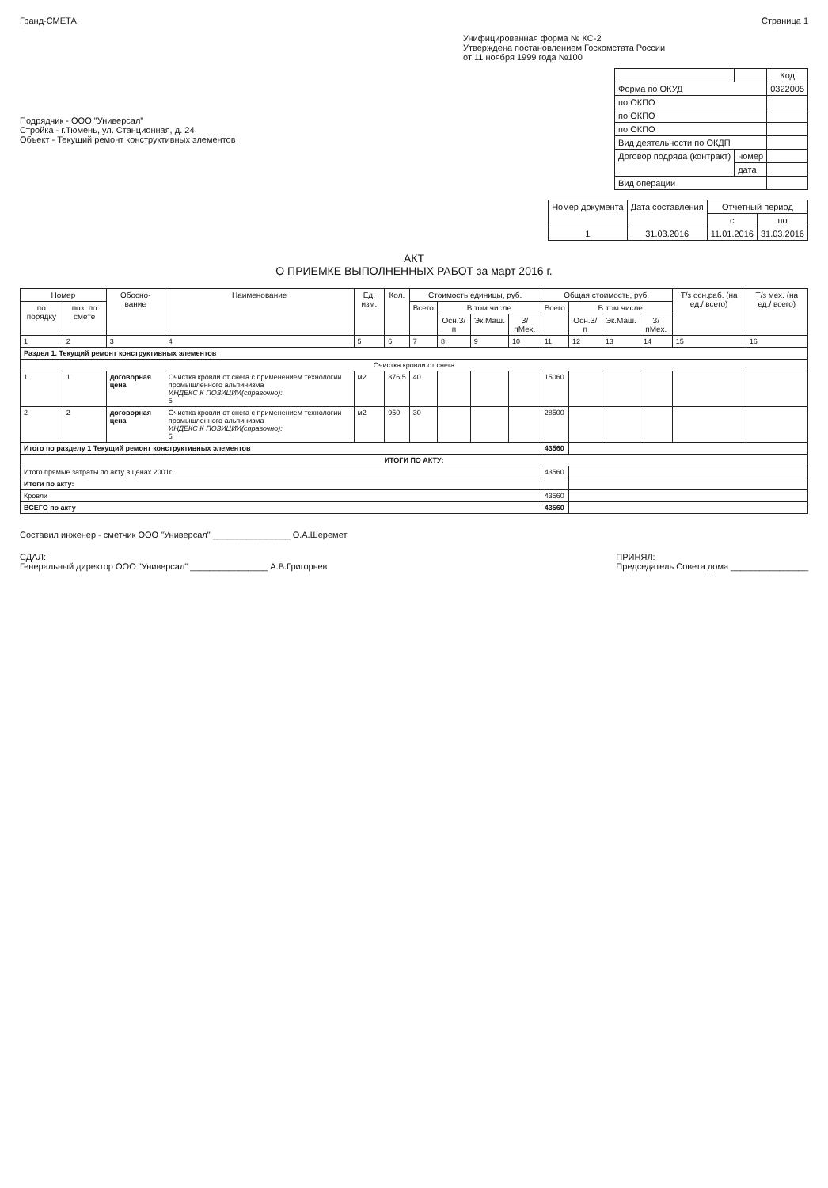Гранд-СМЕТА Страница 1
Унифицированная форма № КС-2
Утверждена постановлением Госкомстата России
от 11 ноября 1999 года №100
Подрядчик - ООО "Универсал"
Стройка - г.Тюмень, ул. Станционная, д. 24
Объект - Текущий ремонт конструктивных элементов
| | | Код |
| Форма по ОКУД | | 0322005 |
| по ОКПО | | |
| по ОКПО | | |
| по ОКПО | | |
| Вид деятельности по ОКДП | | |
| Договор подряда (контракт) | номер | |
| | дата | |
| Вид операции | | |
| Номер документа | Дата составления | Отчетный период | |
| | | с | по |
| 1 | 31.03.2016 | 11.01.2016 | 31.03.2016 |
АКТ
О ПРИЕМКЕ ВЫПОЛНЕННЫХ РАБОТ за март 2016 г.
| Номер | | Обосно-вание | Наименование | Ед. изм. | Кол. | Стоимость единицы, руб. | | | | Общая стоимость, руб. | | | | Т/з осн.раб. (на ед./ всего) | Т/з мех. (на ед./ всего) |
| --- | --- | --- | --- | --- | --- | --- | --- | --- | --- | --- | --- | --- | --- | --- | --- |
| по порядку | поз. по смете | | | | | Всего | В том числе | | | Всего | В том числе | | | | |
| | | | | | | | Осн.З/п | Эк.Маш. | З/пМех. | | Осн.З/п | Эк.Маш. | З/пМех. | | |
| 1 | 2 | 3 | 4 | 5 | 6 | 7 | 8 | 9 | 10 | 11 | 12 | 13 | 14 | 15 | 16 |
| Раздел 1. Текущий ремонт конструктивных элементов | | | | | | | | | | | | | | | |
| Очистка кровли от снега | | | | | | | | | | | | | | | |
| 1 | 1 | договорная цена | Очистка кровли от снега с применением технологии промышленного альпинизма ИНДЕКС К ПОЗИЦИИ(справочно): 5 | м2 | 376,5 | 40 | | | | 15060 | | | | | |
| 2 | 2 | договорная цена | Очистка кровли от снега с применением технологии промышленного альпинизма ИНДЕКС К ПОЗИЦИИ(справочно): 5 | м2 | 950 | 30 | | | | 28500 | | | | | |
| Итого по разделу 1 Текущий ремонт конструктивных элементов | | | | | | | | | | 43560 | | | | | |
| ИТОГИ ПО АКТУ: | | | | | | | | | | | | | | | |
| Итого прямые затраты по акту в ценах 2001г. | | | | | | | | | | 43560 | | | | | |
| Итоги по акту: | | | | | | | | | | | | | | | |
| Кровли | | | | | | | | | | 43560 | | | | | |
| ВСЕГО по акту | | | | | | | | | | 43560 | | | | | |
Составил инженер - сметчик ООО "Универсал" ________________ О.А.Шеремет
СДАЛ:
Генеральный директор ООО "Универсал" ________________ А.В.Григорьев
ПРИНЯЛ:
Председатель Совета дома ________________